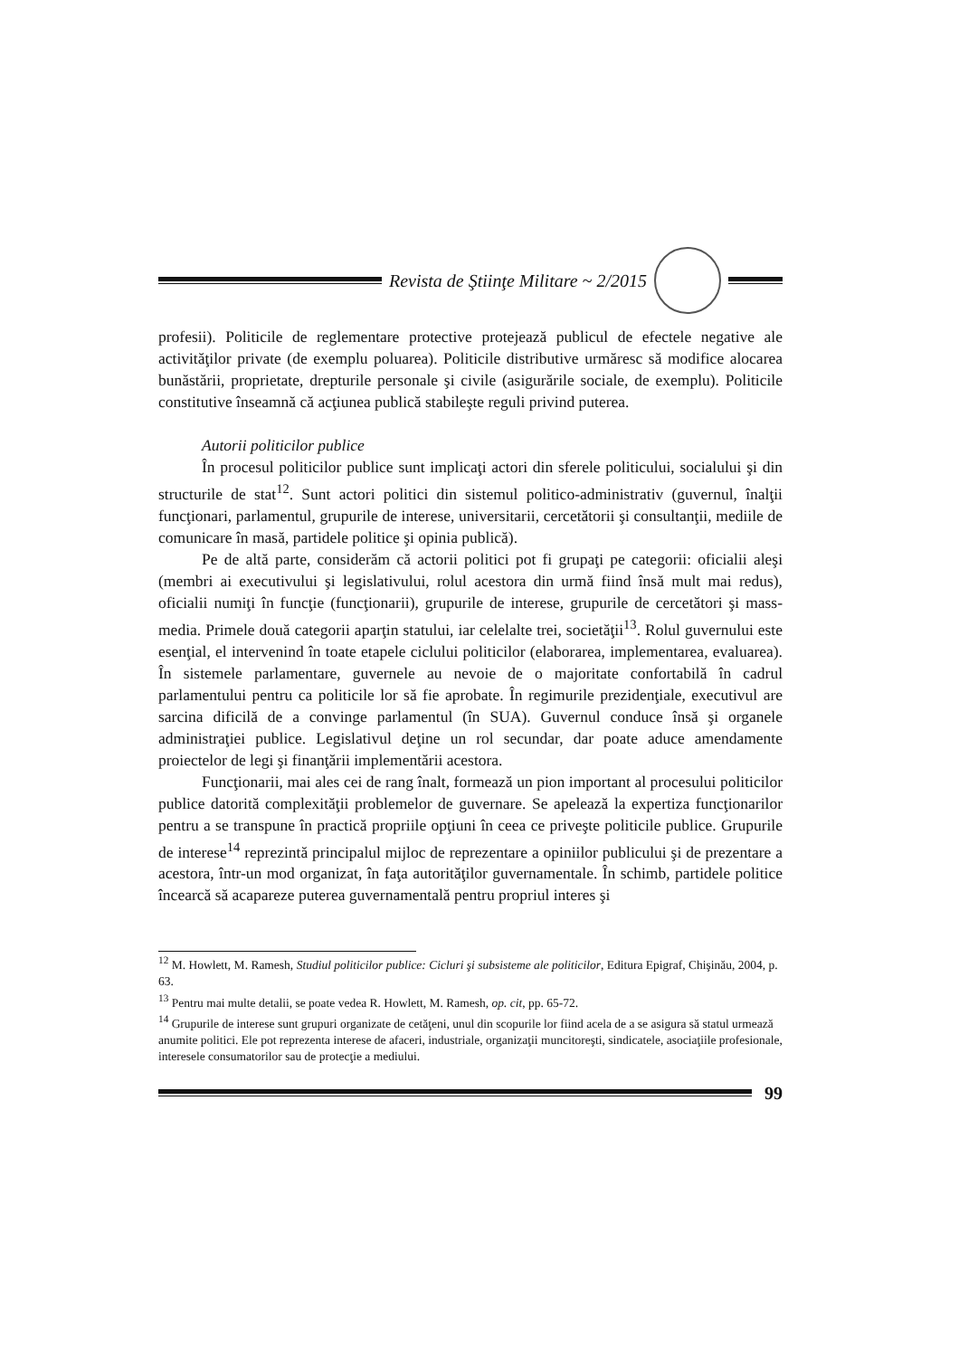Revista de Ştiinţe Militare ~ 2/2015
profesii). Politicile de reglementare protective protejează publicul de efectele negative ale activităţilor private (de exemplu poluarea). Politicile distributive urmăresc să modifice alocarea bunăstării, proprietate, drepturile personale şi civile (asigurările sociale, de exemplu). Politicile constitutive înseamnă că acţiunea publică stabileşte reguli privind puterea.
Autorii politicilor publice
În procesul politicilor publice sunt implicaţi actori din sferele politicului, socialului şi din structurile de stat<sup>12</sup>. Sunt actori politici din sistemul politico-administrativ (guvernul, înalţii funcţionari, parlamentul, grupurile de interese, universitarii, cercetătorii şi consultanţii, mediile de comunicare în masă, partidele politice şi opinia publică).
Pe de altă parte, considerăm că actorii politici pot fi grupaţi pe categorii: oficialii aleşi (membri ai executivului şi legislativului, rolul acestora din urmă fiind însă mult mai redus), oficialii numiţi în funcţie (funcţionarii), grupurile de interese, grupurile de cercetători şi mass-media. Primele două categorii aparţin statului, iar celelalte trei, societăţii<sup>13</sup>. Rolul guvernului este esenţial, el intervenind în toate etapele ciclului politicilor (elaborarea, implementarea, evaluarea). În sistemele parlamentare, guvernele au nevoie de o majoritate confortabilă în cadrul parlamentului pentru ca politicile lor să fie aprobate. În regimurile prezidenţiale, executivul are sarcina dificilă de a convinge parlamentul (în SUA). Guvernul conduce însă şi organele administraţiei publice. Legislativul deţine un rol secundar, dar poate aduce amendamente proiectelor de legi şi finanţării implementării acestora.
Funcţionarii, mai ales cei de rang înalt, formează un pion important al procesului politicilor publice datorită complexităţii problemelor de guvernare. Se apelează la expertiza funcţionarilor pentru a se transpune în practică propriile opţiuni în ceea ce priveşte politicile publice. Grupurile de interese<sup>14</sup> reprezintă principalul mijloc de reprezentare a opiniilor publicului şi de prezentare a acestora, într-un mod organizat, în faţa autorităţilor guvernamentale. În schimb, partidele politice încearcă să acapareze puterea guvernamentală pentru propriul interes şi
<sup>12</sup> M. Howlett, M. Ramesh, Studiul politicilor publice: Cicluri şi subsisteme ale politicilor, Editura Epigraf, Chişinău, 2004, p. 63.
<sup>13</sup> Pentru mai multe detalii, se poate vedea R. Howlett, M. Ramesh, op. cit, pp. 65-72.
<sup>14</sup> Grupurile de interese sunt grupuri organizate de cetăţeni, unul din scopurile lor fiind acela de a se asigura să statul urmează anumite politici. Ele pot reprezenta interese de afaceri, industriale, organizaţii muncitoreşti, sindicatele, asociaţiile profesionale, interesele consumatorilor sau de protecţie a mediului.
99